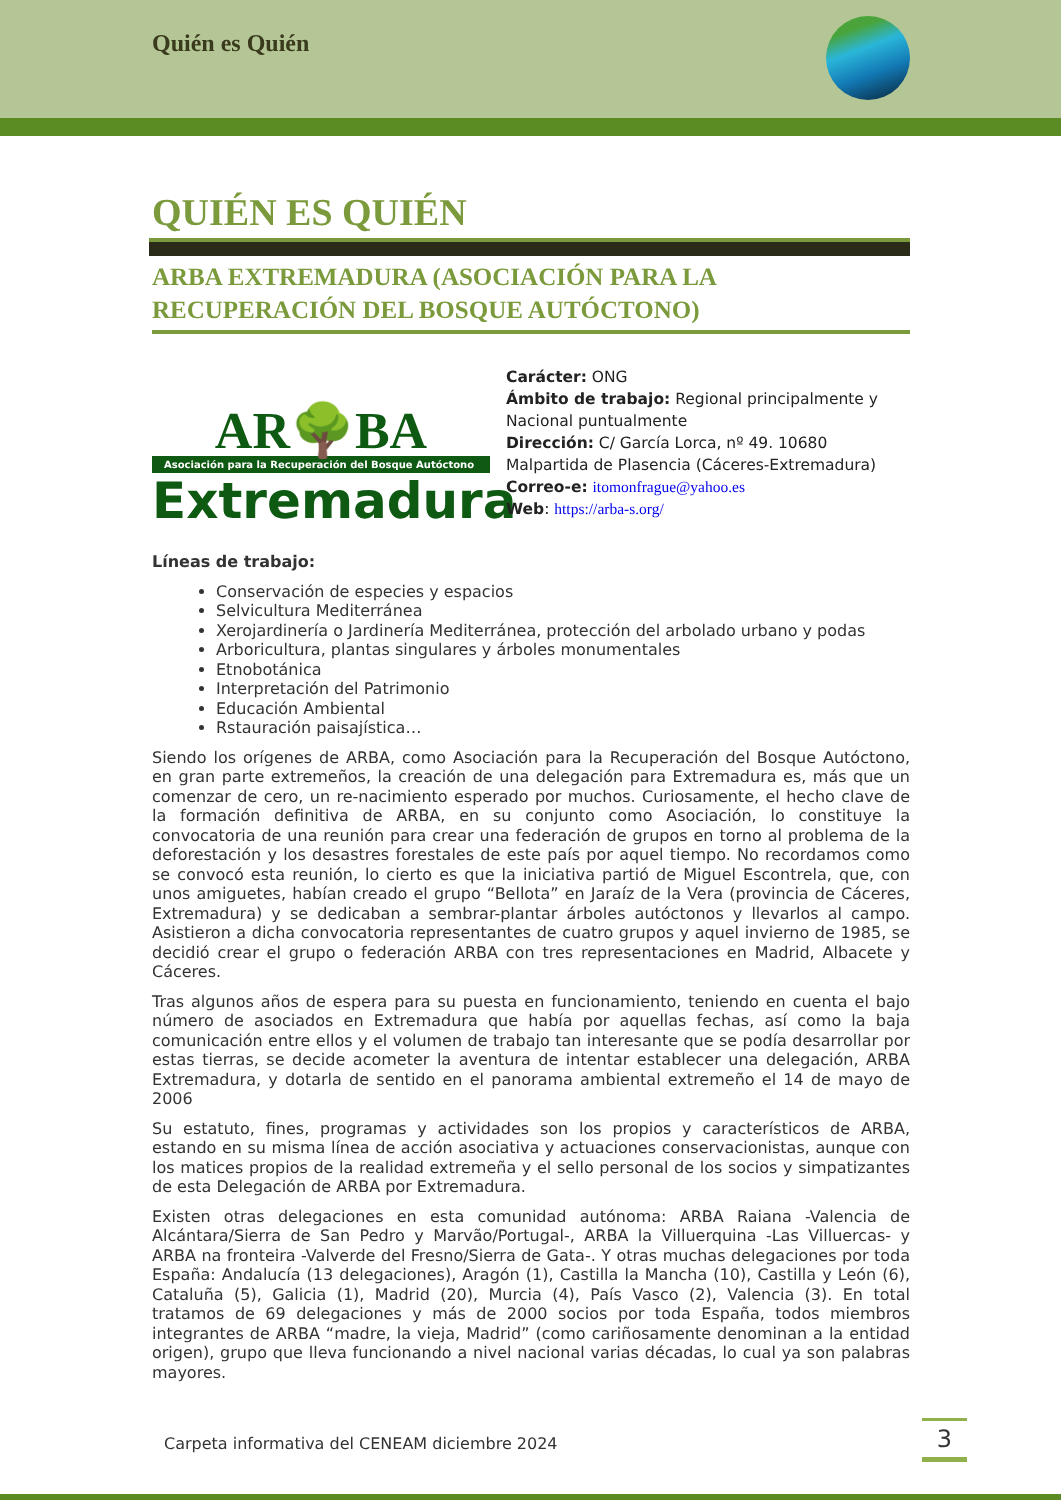Quién es Quién
QUIÉN ES QUIÉN
ARBA EXTREMADURA (ASOCIACIÓN PARA LA RECUPERACIÓN DEL BOSQUE AUTÓCTONO)
AR🌳BA
Asociación para la Recuperación del Bosque Autóctono
Extremadura
Carácter: ONG
Ámbito de trabajo: Regional principalmente y Nacional puntualmente
Dirección: C/ García Lorca, nº 49. 10680 Malpartida de Plasencia (Cáceres-Extremadura)
Correo-e: itomonfrague@yahoo.es
Web: https://arba-s.org/
Líneas de trabajo:
Conservación de especies y espacios
Selvicultura Mediterránea
Xerojardinería o Jardinería Mediterránea, protección del arbolado urbano y podas
Arboricultura, plantas singulares y árboles monumentales
Etnobotánica
Interpretación del Patrimonio
Educación Ambiental
Rstauración paisajística…
Siendo los orígenes de ARBA, como Asociación para la Recuperación del Bosque Autóctono, en gran parte extremeños, la creación de una delegación para Extremadura es, más que un comenzar de cero, un re-nacimiento esperado por muchos. Curiosamente, el hecho clave de la formación definitiva de ARBA, en su conjunto como Asociación, lo constituye la convocatoria de una reunión para crear una federación de grupos en torno al problema de la deforestación y los desastres forestales de este país por aquel tiempo. No recordamos como se convocó esta reunión, lo cierto es que la iniciativa partió de Miguel Escontrela, que, con unos amiguetes, habían creado el grupo “Bellota” en Jaraíz de la Vera (provincia de Cáceres, Extremadura) y se dedicaban a sembrar-plantar árboles autóctonos y llevarlos al campo. Asistieron a dicha convocatoria representantes de cuatro grupos y aquel invierno de 1985, se decidió crear el grupo o federación ARBA con tres representaciones en Madrid, Albacete y Cáceres.
Tras algunos años de espera para su puesta en funcionamiento, teniendo en cuenta el bajo número de asociados en Extremadura que había por aquellas fechas, así como la baja comunicación entre ellos y el volumen de trabajo tan interesante que se podía desarrollar por estas tierras, se decide acometer la aventura de intentar establecer una delegación, ARBA Extremadura, y dotarla de sentido en el panorama ambiental extremeño el 14 de mayo de 2006
Su estatuto, fines, programas y actividades son los propios y característicos de ARBA, estando en su misma línea de acción asociativa y actuaciones conservacionistas, aunque con los matices propios de la realidad extremeña y el sello personal de los socios y simpatizantes de esta Delegación de ARBA por Extremadura.
Existen otras delegaciones en esta comunidad autónoma: ARBA Raiana -Valencia de Alcántara/Sierra de San Pedro y Marvão/Portugal-, ARBA la Villuerquina -Las Villuercas- y ARBA na fronteira -Valverde del Fresno/Sierra de Gata-. Y otras muchas delegaciones por toda España: Andalucía (13 delegaciones), Aragón (1), Castilla la Mancha (10), Castilla y León (6), Cataluña (5), Galicia (1), Madrid (20), Murcia (4), País Vasco (2), Valencia (3). En total tratamos de 69 delegaciones y más de 2000 socios por toda España, todos miembros integrantes de ARBA “madre, la vieja, Madrid” (como cariñosamente denominan a la entidad origen), grupo que lleva funcionando a nivel nacional varias décadas, lo cual ya son palabras mayores.
Carpeta informativa del CENEAM diciembre 2024
3